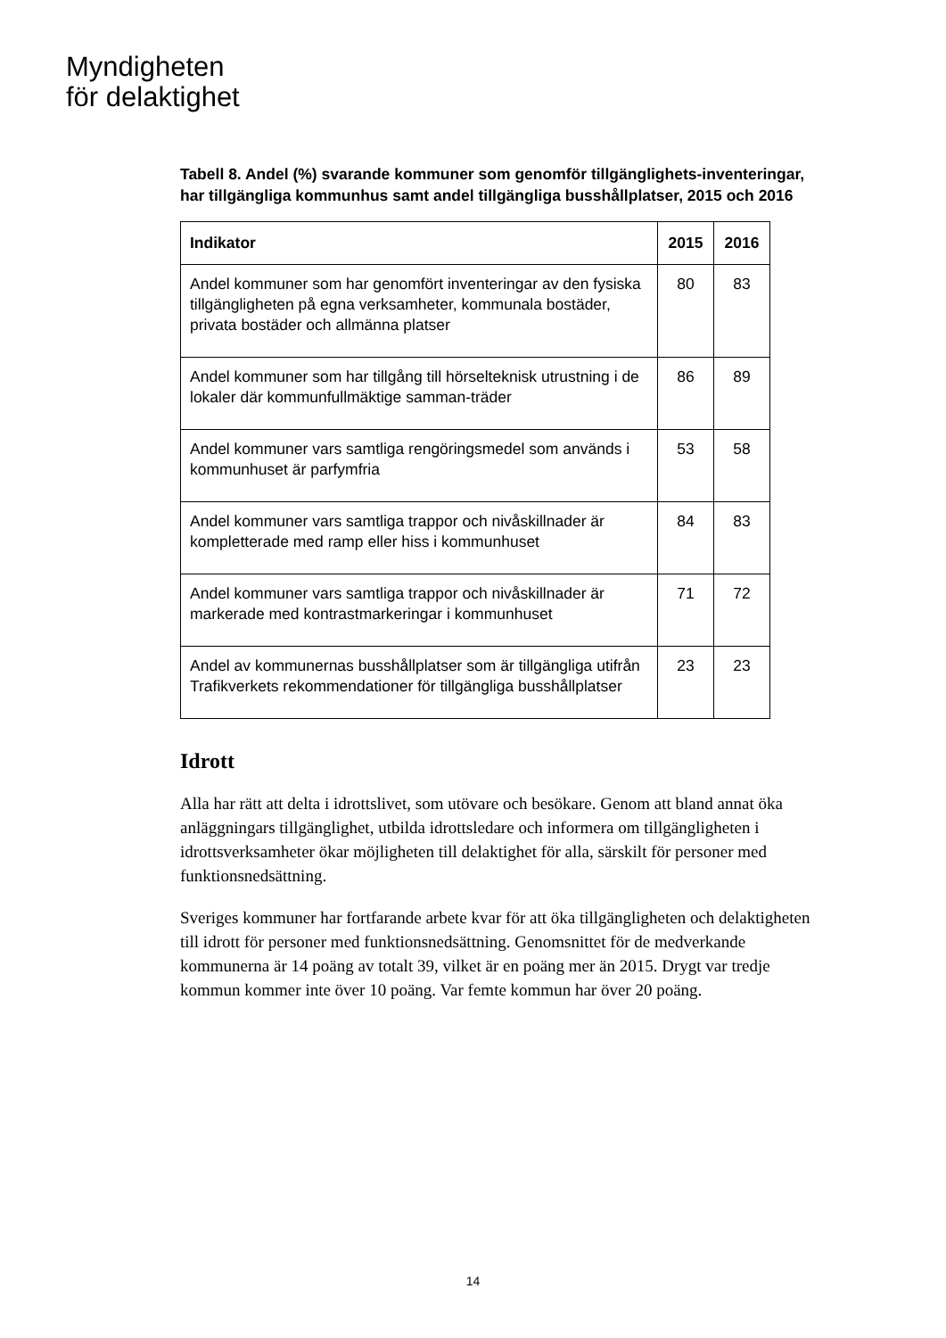Myndigheten
för delaktighet
Tabell 8. Andel (%) svarande kommuner som genomför tillgänglighets-inventeringar, har tillgängliga kommunhus samt andel tillgängliga busshållplatser, 2015 och 2016
| Indikator | 2015 | 2016 |
| --- | --- | --- |
| Andel kommuner som har genomfört inventeringar av den fysiska tillgängligheten på egna verksamheter, kommunala bostäder, privata bostäder och allmänna platser | 80 | 83 |
| Andel kommuner som har tillgång till hörselteknisk utrustning i de lokaler där kommunfullmäktige samman-träder | 86 | 89 |
| Andel kommuner vars samtliga rengöringsmedel som används i kommunhuset är parfymfria | 53 | 58 |
| Andel kommuner vars samtliga trappor och nivåskillnader är kompletterade med ramp eller hiss i kommunhuset | 84 | 83 |
| Andel kommuner vars samtliga trappor och nivåskillnader är markerade med kontrastmarkeringar i kommunhuset | 71 | 72 |
| Andel av kommunernas busshållplatser som är tillgängliga utifrån Trafikverkets rekommendationer för tillgängliga busshållplatser | 23 | 23 |
Idrott
Alla har rätt att delta i idrottslivet, som utövare och besökare. Genom att bland annat öka anläggningars tillgänglighet, utbilda idrottsledare och informera om tillgängligheten i idrottsverksamheter ökar möjligheten till delaktighet för alla, särskilt för personer med funktionsnedsättning.
Sveriges kommuner har fortfarande arbete kvar för att öka tillgängligheten och delaktigheten till idrott för personer med funktionsnedsättning. Genomsnittet för de medverkande kommunerna är 14 poäng av totalt 39, vilket är en poäng mer än 2015. Drygt var tredje kommun kommer inte över 10 poäng. Var femte kommun har över 20 poäng.
14